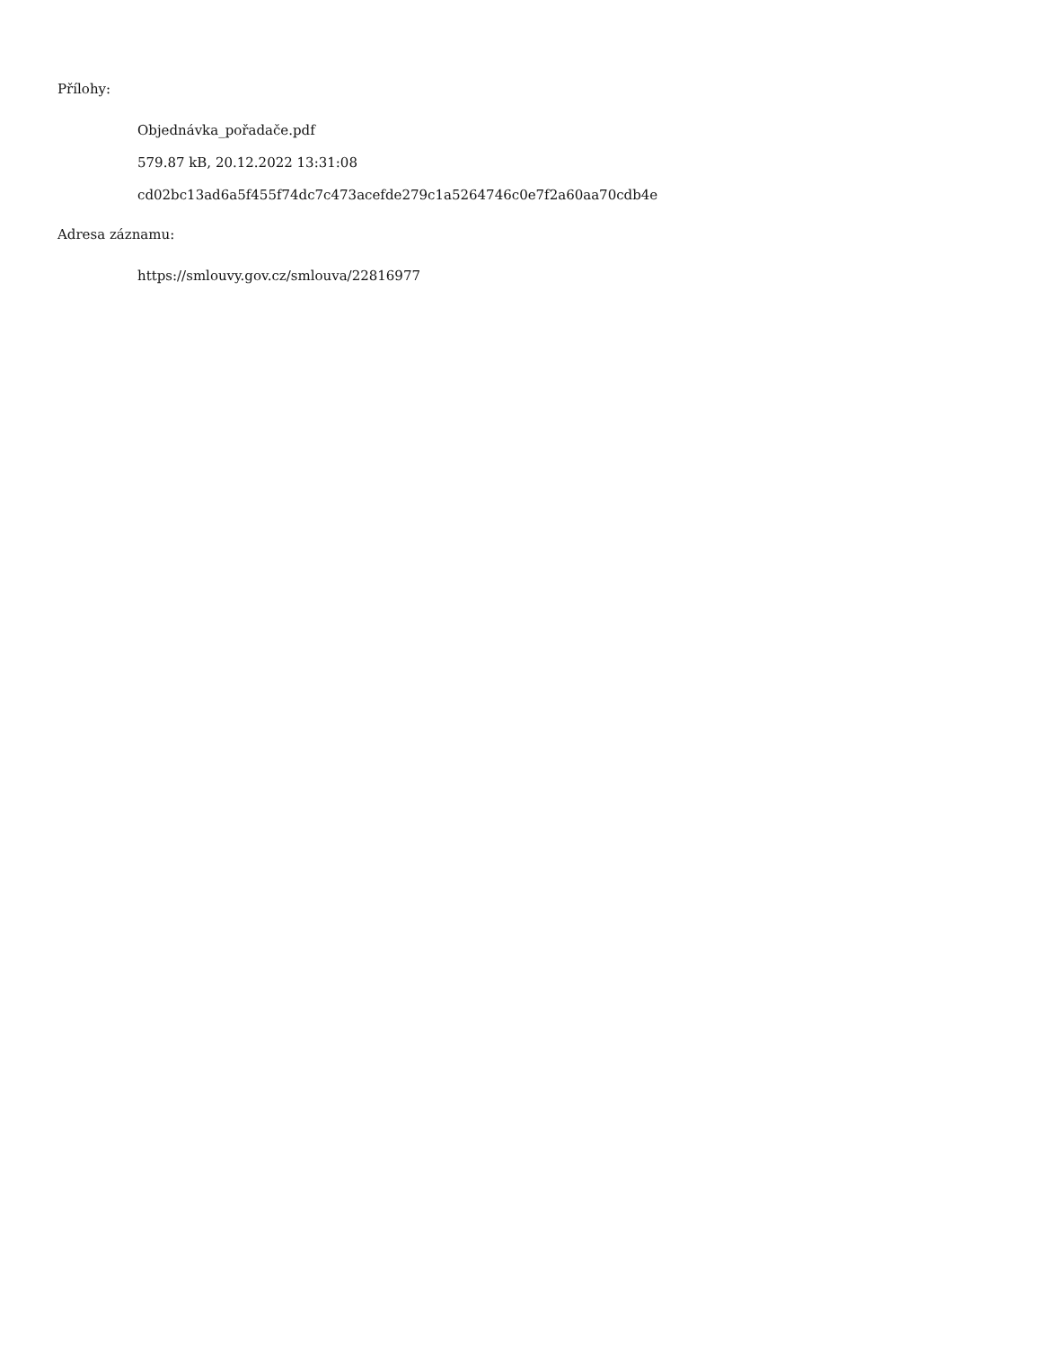Přílohy:
Objednávka_pořadače.pdf
579.87 kB, 20.12.2022 13:31:08
cd02bc13ad6a5f455f74dc7c473acefde279c1a5264746c0e7f2a60aa70cdb4e
Adresa záznamu:
https://smlouvy.gov.cz/smlouva/22816977